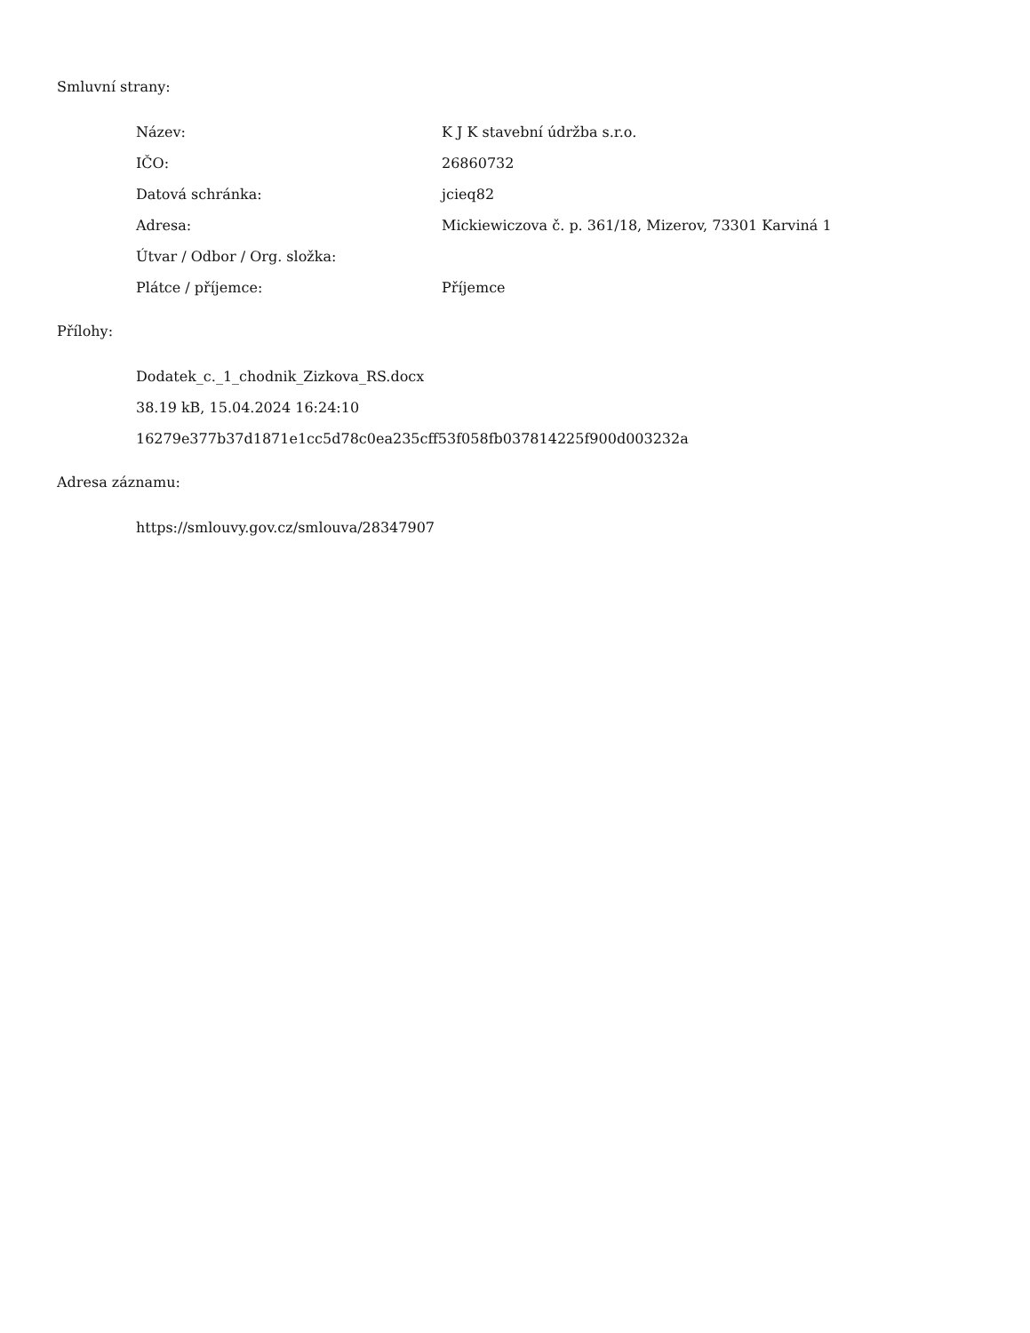Smluvní strany:
| Název: | K J K stavební údržba s.r.o. |
| IČO: | 26860732 |
| Datová schránka: | jcieq82 |
| Adresa: | Mickiewiczova č. p. 361/18, Mizerov, 73301 Karviná 1 |
| Útvar / Odbor / Org. složka: | |
| Plátce / příjemce: | Příjemce |
Přílohy:
Dodatek_c._1_chodnik_Zizkova_RS.docx
38.19 kB, 15.04.2024 16:24:10
16279e377b37d1871e1cc5d78c0ea235cff53f058fb037814225f900d003232a
Adresa záznamu:
https://smlouvy.gov.cz/smlouva/28347907